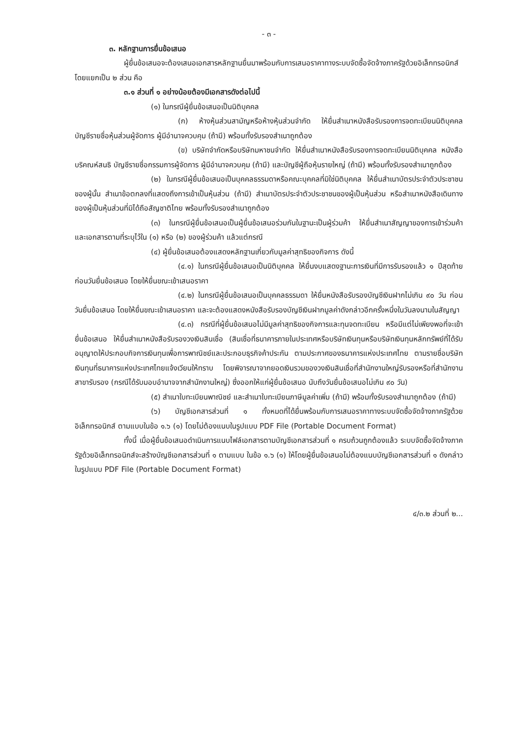- ๓ -
๓. หลักฐานการยื่นข้อเสนอ
ผู้ยื่นข้อเสนอจะต้องเสนอเอกสารหลักฐานยื่นมาพร้อมกับการเสนอราคาทางระบบจัดซื้อจัดจ้างภาครัฐด้วยอิเล็กทรอนิกส์ โดยแยกเป็น ๒ ส่วน คือ
๓.๑ ส่วนที่ ๑ อย่างน้อยต้องมีเอกสารดังต่อไปนี้
(๑) ในกรณีผู้ยื่นข้อเสนอเป็นนิติบุคคล
(ก) ห้างหุ้นส่วนสามัญหรือห้างหุ้นส่วนจำกัด ให้ยื่นสำเนาหนังสือรับรองการจดทะเบียนนิติบุคคล บัญชีรายชื่อหุ้นส่วนผู้จัดการ ผู้มีอำนาจควบคุม (ถ้ามี) พร้อมทั้งรับรองสำเนาถูกต้อง
(ข) บริษัทจำกัดหรือบริษัทมหาชนจำกัด ให้ยื่นสำเนาหนังสือรับรองการจดทะเบียนนิติบุคคล หนังสือบริคณห์สนธิ บัญชีรายชื่อกรรมการผู้จัดการ ผู้มีอำนาจควบคุม (ถ้ามี) และบัญชีผู้ถือหุ้นรายใหญ่ (ถ้ามี) พร้อมทั้งรับรองสำเนาถูกต้อง
(๒) ในกรณีผู้ยื่นข้อเสนอเป็นบุคคลธรรมดาหรือคณะบุคคลที่มิใช่นิติบุคคล ให้ยื่นสำเนาบัตรประจำตัวประชาชนของผู้นั้น สำเนาข้อตกลงที่แสดงถึงการเข้าเป็นหุ้นส่วน (ถ้ามี) สำเนาบัตรประจำตัวประชาชนของผู้เป็นหุ้นส่วน หรือสำเนาหนังสือเดินทางของผู้เป็นหุ้นส่วนที่มิได้ถือสัญชาติไทย พร้อมทั้งรับรองสำเนาถูกต้อง
(๓) ในกรณีผู้ยื่นข้อเสนอเป็นผู้ยื่นข้อเสนอร่วมกันในฐานะเป็นผู้ร่วมค้า ให้ยื่นสำเนาสัญญาของการเข้าร่วมค้า และเอกสารตามที่ระบุไว้ใน (๑) หรือ (๒) ของผู้ร่วมค้า แล้วแต่กรณี
(๔) ผู้ยื่นข้อเสนอต้องแสดงหลักฐานเกี่ยวกับมูลค่าสุทธิของกิจการ ดังนี้
(๔.๑) ในกรณีผู้ยื่นข้อเสนอเป็นนิติบุคคล ให้ยื่นงบแสดงฐานะการเงินที่มีการรับรองแล้ว ๑ ปีสุดท้ายก่อนวันยื่นข้อเสนอ โดยให้ยื่นขณะเข้าเสนอราคา
(๔.๒) ในกรณีผู้ยื่นข้อเสนอเป็นบุคคลธรรมดา ให้ยื่นหนังสือรับรองบัญชีเงินฝากไม่เกิน ๙๐ วัน ก่อนวันยื่นข้อเสนอ โดยให้ยื่นขณะเข้าเสนอราคา และจะต้องแสดงหนังสือรับรองบัญชีเงินฝากมูลค่าดังกล่าวอีกครั้งหนึ่งในวันลงนามในสัญญา
(๔.๓) กรณีที่ผู้ยื่นข้อเสนอไม่มีมูลค่าสุทธิของกิจการและทุนจดทะเบียน หรือมีแต่ไม่เพียงพอที่จะเข้ายื่นข้อเสนอ ให้ยื่นสำเนาหนังสือรับรองวงเงินสินเชื่อ (สินเชื่อที่ธนาคารภายในประเทศหรือบริษัทเงินทุนหรือบริษัทเงินทุนหลักทรัพย์ที่ได้รับอนุญาตให้ประกอบกิจการเงินทุนเพื่อการพาณิชย์และประกอบธุรกิจค้าประกัน ตามประกาศของธนาคารแห่งประเทศไทย ตามรายชื่อบริษัทเงินทุนที่ธนาคารแห่งประเทศไทยแจ้งเวียนให้ทราบ โดยพิจารณาจากยอดเงินรวมของวงเงินสินเชื่อที่สำนักงานใหญ่รับรองหรือที่สำนักงานสาขารับรอง (กรณีได้รับมอบอำนาจจากสำนักงานใหญ่) ซึ่งออกให้แก่ผู้ยื่นข้อเสนอ นับถึงวันยื่นข้อเสนอไม่เกิน ๙๐ วัน)
(๕) สำเนาใบทะเบียนพาณิชย์ และสำเนาใบทะเบียนภาษีมูลค่าเพิ่ม (ถ้ามี) พร้อมทั้งรับรองสำเนาถูกต้อง (ถ้ามี)
(๖) บัญชีเอกสารส่วนที่ ๑ ทั้งหมดที่ได้ยื่นพร้อมกับการเสนอราคาทางระบบจัดซื้อจัดจ้างภาครัฐด้วยอิเล็กทรอนิกส์ ตามแบบในข้อ ๑.๖ (๑) โดยไม่ต้องแนบในรูปแบบ PDF File (Portable Document Format)
ทั้งนี้ เมื่อผู้ยื่นข้อเสนอดำเนินการแนบไฟล์เอกสารตามบัญชีเอกสารส่วนที่ ๑ ครบถ้วนถูกต้องแล้ว ระบบจัดซื้อจัดจ้างภาครัฐด้วยอิเล็กทรอนิกส์จะสร้างบัญชีเอกสารส่วนที่ ๑ ตามแบบ ในข้อ ๑.๖ (๑) ให้โดยผู้ยื่นข้อเสนอไม่ต้องแนบบัญชีเอกสารส่วนที่ ๑ ดังกล่าวในรูปแบบ PDF File (Portable Document Format)
๔/๓.๒ ส่วนที่ ๒...